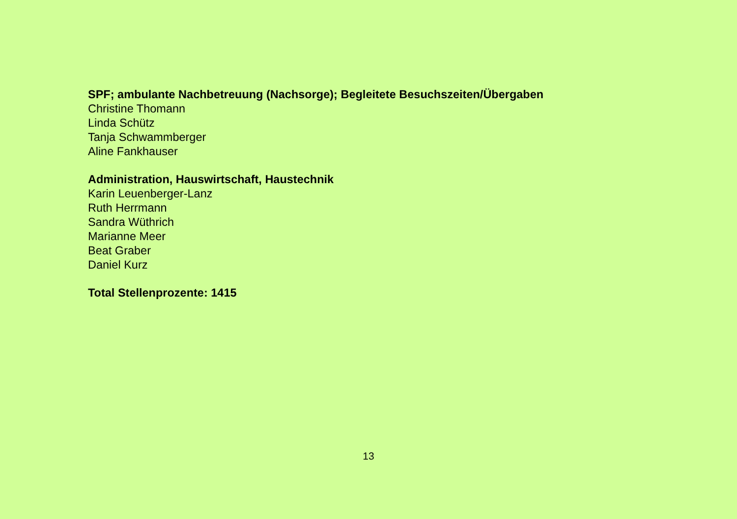SPF; ambulante Nachbetreuung (Nachsorge); Begleitete Besuchszeiten/Übergaben
Christine Thomann
Linda Schütz
Tanja Schwammberger
Aline Fankhauser
Administration, Hauswirtschaft, Haustechnik
Karin Leuenberger-Lanz
Ruth Herrmann
Sandra Wüthrich
Marianne Meer
Beat Graber
Daniel Kurz
Total Stellenprozente: 1415
13